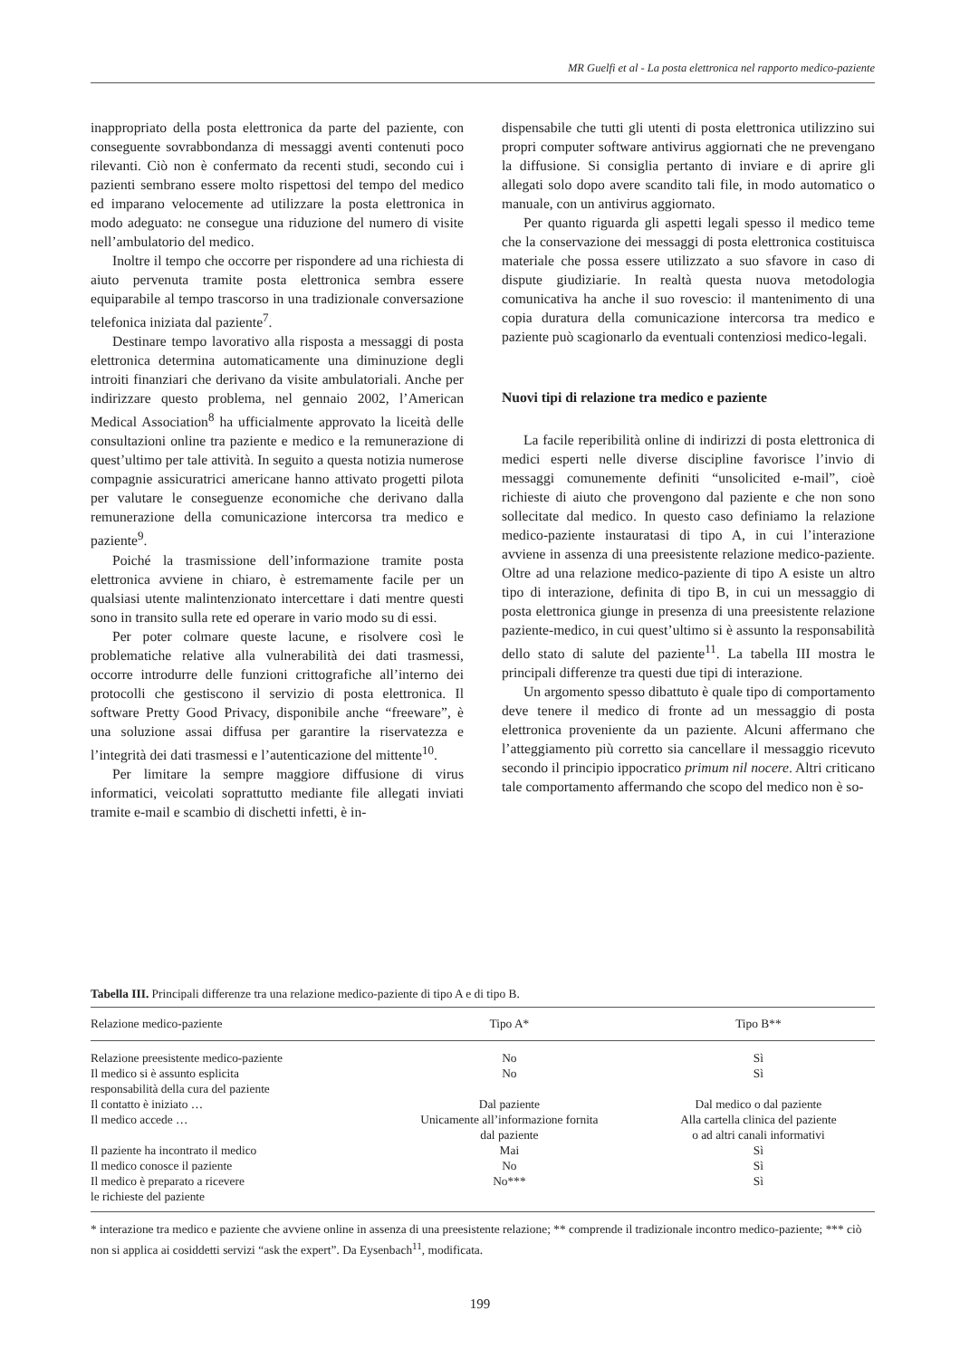MR Guelfi et al - La posta elettronica nel rapporto medico-paziente
inappropriato della posta elettronica da parte del paziente, con conseguente sovrabbondanza di messaggi aventi contenuti poco rilevanti. Ciò non è confermato da recenti studi, secondo cui i pazienti sembrano essere molto rispettosi del tempo del medico ed imparano velocemente ad utilizzare la posta elettronica in modo adeguato: ne consegue una riduzione del numero di visite nell’ambulatorio del medico.
Inoltre il tempo che occorre per rispondere ad una richiesta di aiuto pervenuta tramite posta elettronica sembra essere equiparabile al tempo trascorso in una tradizionale conversazione telefonica iniziata dal paziente<sup>7</sup>.
Destinare tempo lavorativo alla risposta a messaggi di posta elettronica determina automaticamente una diminuzione degli introiti finanziari che derivano da visite ambulatoriali. Anche per indirizzare questo problema, nel gennaio 2002, l’American Medical Association<sup>8</sup> ha ufficialmente approvato la liceità delle consultazioni online tra paziente e medico e la remunerazione di quest’ultimo per tale attività. In seguito a questa notizia numerose compagnie assicuratrici americane hanno attivato progetti pilota per valutare le conseguenze economiche che derivano dalla remunerazione della comunicazione intercorsa tra medico e paziente<sup>9</sup>.
Poiché la trasmissione dell’informazione tramite posta elettronica avviene in chiaro, è estremamente facile per un qualsiasi utente malintenzionato intercettare i dati mentre questi sono in transito sulla rete ed operare in vario modo su di essi.
Per poter colmare queste lacune, e risolvere così le problematiche relative alla vulnerabilità dei dati trasmessi, occorre introdurre delle funzioni crittografiche all’interno dei protocolli che gestiscono il servizio di posta elettronica. Il software Pretty Good Privacy, disponibile anche “freeware”, è una soluzione assai diffusa per garantire la riservatezza e l’integrità dei dati trasmessi e l’autenticazione del mittente<sup>10</sup>.
Per limitare la sempre maggiore diffusione di virus informatici, veicolati soprattutto mediante file allegati inviati tramite e-mail e scambio di dischetti infetti, è in-
dispensabile che tutti gli utenti di posta elettronica utilizzino sui propri computer software antivirus aggiornati che ne prevengano la diffusione. Si consiglia pertanto di inviare e di aprire gli allegati solo dopo avere scandito tali file, in modo automatico o manuale, con un antivirus aggiornato.
Per quanto riguarda gli aspetti legali spesso il medico teme che la conservazione dei messaggi di posta elettronica costituisca materiale che possa essere utilizzato a suo sfavore in caso di dispute giudiziarie. In realtà questa nuova metodologia comunicativa ha anche il suo rovescio: il mantenimento di una copia duratura della comunicazione intercorsa tra medico e paziente può scagionarlo da eventuali contenziosi medico-legali.
Nuovi tipi di relazione tra medico e paziente
La facile reperibilità online di indirizzi di posta elettronica di medici esperti nelle diverse discipline favorisce l’invio di messaggi comunemente definiti “unsolicited e-mail”, cioè richieste di aiuto che provengono dal paziente e che non sono sollecitate dal medico. In questo caso definiamo la relazione medico-paziente instauratasi di tipo A, in cui l’interazione avviene in assenza di una preesistente relazione medico-paziente. Oltre ad una relazione medico-paziente di tipo A esiste un altro tipo di interazione, definita di tipo B, in cui un messaggio di posta elettronica giunge in presenza di una preesistente relazione paziente-medico, in cui quest’ultimo si è assunto la responsabilità dello stato di salute del paziente<sup>11</sup>. La tabella III mostra le principali differenze tra questi due tipi di interazione.
Un argomento spesso dibattuto è quale tipo di comportamento deve tenere il medico di fronte ad un messaggio di posta elettronica proveniente da un paziente. Alcuni affermano che l’atteggiamento più corretto sia cancellare il messaggio ricevuto secondo il principio ippocratico primum nil nocere. Altri criticano tale comportamento affermando che scopo del medico non è so-
Tabella III. Principali differenze tra una relazione medico-paziente di tipo A e di tipo B.
| Relazione medico-paziente | Tipo A* | Tipo B** |
| --- | --- | --- |
| Relazione preesistente medico-paziente | No | Sì |
| Il medico si è assunto esplicita responsabilità della cura del paziente | No | Sì |
| Il contatto è iniziato … | Dal paziente | Dal medico o dal paziente |
| Il medico accede … | Unicamente all’informazione fornita dal paziente | Alla cartella clinica del paziente o ad altri canali informativi |
| Il paziente ha incontrato il medico | Mai | Sì |
| Il medico conosce il paziente | No | Sì |
| Il medico è preparato a ricevere le richieste del paziente | No*** | Sì |
* interazione tra medico e paziente che avviene online in assenza di una preesistente relazione; ** comprende il tradizionale incontro medico-paziente; *** ciò non si applica ai cosiddetti servizi “ask the expert”. Da Eysenbach<sup>11</sup>, modificata.
199